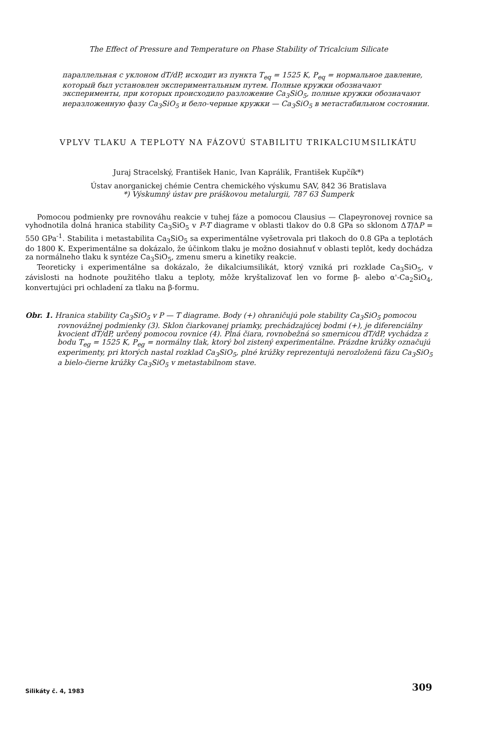The Effect of Pressure and Temperature on Phase Stability of Tricalcium Silicate
параллельная с уклоном dT/dP, исходит из пункта T<sub>eq</sub> = 1525 K, P<sub>eq</sub> = нормальное давление, который был установлен экспериментальным путем. Полные кружки обозначают эксперименты, при которых происходило разложение Ca<sub>3</sub>SiO<sub>5</sub>, полные кружки обозначают неразложенную фазу Ca<sub>3</sub>SiO<sub>5</sub> и бело-черные кружки — Ca<sub>3</sub>SiO<sub>5</sub> в метастабильном состоянии.
VPLYV TLAKU A TEPLOTY NA FÁZOVÚ STABILITU TRIKALCIUMSILIKÁTU
Juraj Stracelský, František Hanic, Ivan Kaprálik, František Kupčík*)
Ústav anorganickej chémie Centra chemického výskumu SAV, 842 36 Bratislava
*) Výskumný ústav pre práškovou metalurgii, 787 63 Šumperk
Pomocou podmienky pre rovnováhu reakcie v tuhej fáze a pomocou Clausius — Clapeyronovej rovnice sa vyhodnotila dolná hranica stability Ca<sub>3</sub>SiO<sub>5</sub> v P-T diagrame v oblasti tlakov do 0.8 GPa so sklonom ΔT/ΔP = 550 GPa<sup>-1</sup>. Stabilita i metastabilita Ca<sub>3</sub>SiO<sub>5</sub> sa experimentálne vyšetrovala pri tlakoch do 0.8 GPa a teplotách do 1800 K. Experimentálne sa dokázalo, že účinkom tlaku je možno dosiahnuť v oblasti teplôt, kedy dochádza za normálneho tlaku k syntéze Ca<sub>3</sub>SiO<sub>5</sub>, zmenu smeru a kinetiky reakcie.
Teoreticky i experimentálne sa dokázalo, že dikalciumsilikát, ktorý vzniká pri rozklade Ca<sub>3</sub>SiO<sub>5</sub>, v závislosti na hodnote použitého tlaku a teploty, môže kryštalizovať len vo forme β- alebo α'-Ca<sub>2</sub>SiO<sub>4</sub>, konvertujúci pri ochladení za tlaku na β-formu.
Obr. 1. Hranica stability Ca<sub>3</sub>SiO<sub>5</sub> v P — T diagrame. Body (+) ohraničujú pole stability Ca<sub>3</sub>SiO<sub>5</sub> pomocou rovnovážnej podmienky (3). Sklon čiarkovanej priamky, prechádzajúcej bodmi (+), je diferenciálny kvocient dT/dP, určený pomocou rovnice (4). Plná čiara, rovnobežná so smernicou dT/dP, vychádza z bodu T<sub>eg</sub> = 1525 K, P<sub>eg</sub> = normálny tlak, ktorý bol zistený experimentálne. Prázdne krúžky označujú experimenty, pri ktorých nastal rozklad Ca<sub>3</sub>SiO<sub>5</sub>, plné krúžky reprezentujú nerozloženú fázu Ca<sub>3</sub>SiO<sub>5</sub> a bielo-čierne krúžky Ca<sub>3</sub>SiO<sub>5</sub> v metastabilnom stave.
Silikáty č. 4, 1983 309